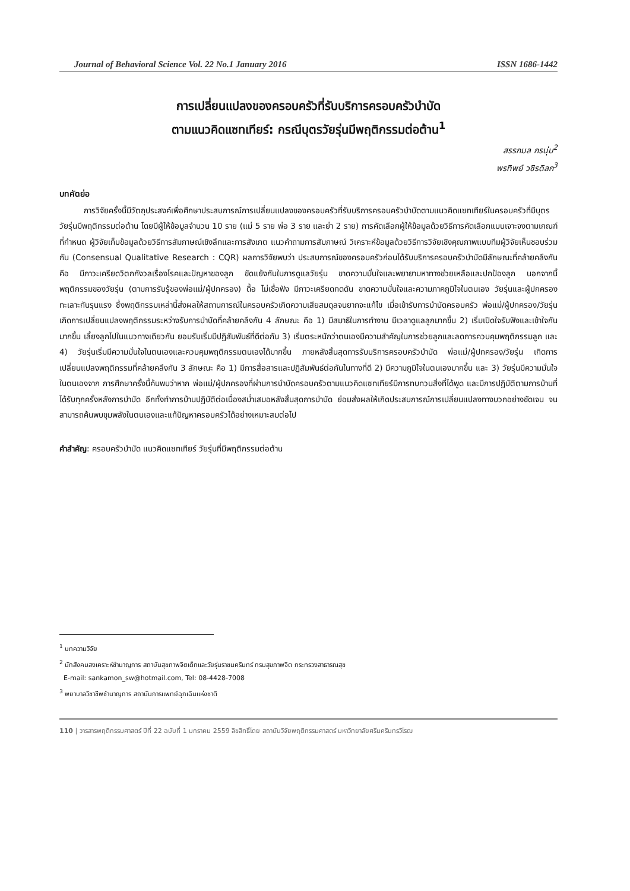Journal of Behavioral Science Vol. 22 No.1 January 2016 ISSN 1686-1442
การเปลี่ยนแปลงของครอบครัวที่รับบริการครอบครัวบำบัด
ตามแนวคิดแซทเทียร์: กรณีบุตรวัยรุ่นมีพฤติกรรมต่อต้าน<sup>1</sup>
สรรกมล กรนุ่ม<sup>2</sup>
พรทิพย์ วชิรดิลก<sup>3</sup>
บทคัดย่อ
   การวิจัยครั้งนี้มีวัตถุประสงค์เพื่อศึกษาประสบการณ์การเปลี่ยนแปลงของครอบครัวที่รับบริการครอบครัวบำบัดตามแนวคิดแซทเทียร์ในครอบครัวที่มีบุตรวัยรุ่นมีพฤติกรรมต่อต้าน โดยมีผู้ให้ข้อมูลจำนวน 10 ราย (แม่ 5 ราย พ่อ 3 ราย และย่า 2 ราย) การคัดเลือกผู้ให้ข้อมูลด้วยวิธีการคัดเลือกแบบเจาะจงตามเกณฑ์ที่กำหนด ผู้วิจัยเก็บข้อมูลด้วยวิธีการสัมภาษณ์เชิงลึกและการสังเกต แนวคำถามการสัมภาษณ์ วิเคราะห์ข้อมูลด้วยวิธีการวิจัยเชิงคุณภาพแบบทีมผู้วิจัยเห็นชอบร่วมกัน (Consensual Qualitative Research : CQR) ผลการวิจัยพบว่า ประสบการณ์ของครอบครัวก่อนได้รับบริการครอบครัวบำบัดมีลักษณะที่คล้ายคลึงกัน คือ มีภาวะเครียดวิตกกังวลเรื่องโรคและปัญหาของลูก ขัดแย้งกันในการดูแลวัยรุ่น ขาดความมั่นใจและพยายามหาทางช่วยเหลือและปกป้องลูก นอกจากนี้ พฤติกรรมของวัยรุ่น (ตามการรับรู้ของพ่อแม่/ผู้ปกครอง) ดื้อ ไม่เชื่อฟัง มีภาวะเครียดกดดัน ขาดความมั่นใจและความภาคภูมิใจในตนเอง วัยรุ่นและผู้ปกครองทะเลาะกันรุนแรง ซึ่งพฤติกรรมเหล่านี้ส่งผลให้สถานการณ์ในครอบครัวเกิดความเสียสมดุลจนยากจะแก้ไข เมื่อเข้ารับการบำบัดครอบครัว พ่อแม่/ผู้ปกครอง/วัยรุ่น เกิดการเปลี่ยนแปลงพฤติกรรมระหว่างรับการบำบัดที่คล้ายคลึงกัน 4 ลักษณะ คือ 1) มีสมาธิในการทำงาน มีเวลาดูแลลูกมากขึ้น 2) เริ่มเปิดใจรับฟังและเข้าใจกันมากขึ้น เลี้ยงลูกไปในแนวทางเดียวกัน ยอมรับเริ่มมีปฏิสัมพันธ์ที่ดีต่อกัน 3) เริ่มตระหนักว่าตนเองมีความสำคัญในการช่วยลูกและลดการควบคุมพฤติกรรมลูก และ 4) วัยรุ่นเริ่มมีความมั่นใจในตนเองและควบคุมพฤติกรรมตนเองได้มากขึ้น ภายหลังสิ้นสุดการรับบริการครอบครัวบำบัด พ่อแม่/ผู้ปกครอง/วัยรุ่น เกิดการเปลี่ยนแปลงพฤติกรรมที่คล้ายคลึงกัน 3 ลักษณะ คือ 1) มีการสื่อสารและปฏิสัมพันธ์ต่อกันในทางที่ดี 2) มีความภูมิใจในตนเองมากขึ้น และ 3) วัยรุ่นมีความมั่นใจในตนเองจาก การศึกษาครั้งนี้ค้นพบว่าหาก พ่อแม่/ผู้ปกครองที่ผ่านการบำบัดครอบครัวตามแนวคิดแซทเทียร์มีการทบทวนสิ่งที่ได้พูด และมีการปฏิบัติตามการบ้านที่ได้รับทุกครั้งหลังการบำบัด อีกทั้งทำการบ้านปฏิบัติต่อเนื่องสม่ำเสมอหลังสิ้นสุดการบำบัด ย่อมส่งผลให้เกิดประสบการณ์การเปลี่ยนแปลงทางบวกอย่างชัดเจน จนสามารถค้นพบขุมพลังในตนเองและแก้ปัญหาครอบครัวได้อย่างเหมาะสมต่อไป
คำสำคัญ: ครอบครัวบำบัด แนวคิดแซทเทียร์ วัยรุ่นที่มีพฤติกรรมต่อต้าน
<sup>1</sup> บทความวิจัย
<sup>2</sup> นักสังคมสงเคราะห์ชำนาญการ สถาบันสุขภาพจิตเด็กและวัยรุ่นราชนครินทร์ กรมสุขภาพจิต กระทรวงสาธารณสุข
E-mail: sankamon_sw@hotmail.com, Tel: 08-4428-7008
<sup>3</sup> พยาบาลวิชาชีพชำนาญการ สถาบันการแพทย์ฉุกเฉินแห่งชาติ
110 | วารสารพฤติกรรมศาสตร์ ปีที่ 22 ฉบับที่ 1 มกราคม 2559 ลิขสิทธิ์โดย สถาบันวิจัยพฤติกรรมศาสตร์ มหาวิทยาลัยศรีนครินทรวิโรฒ